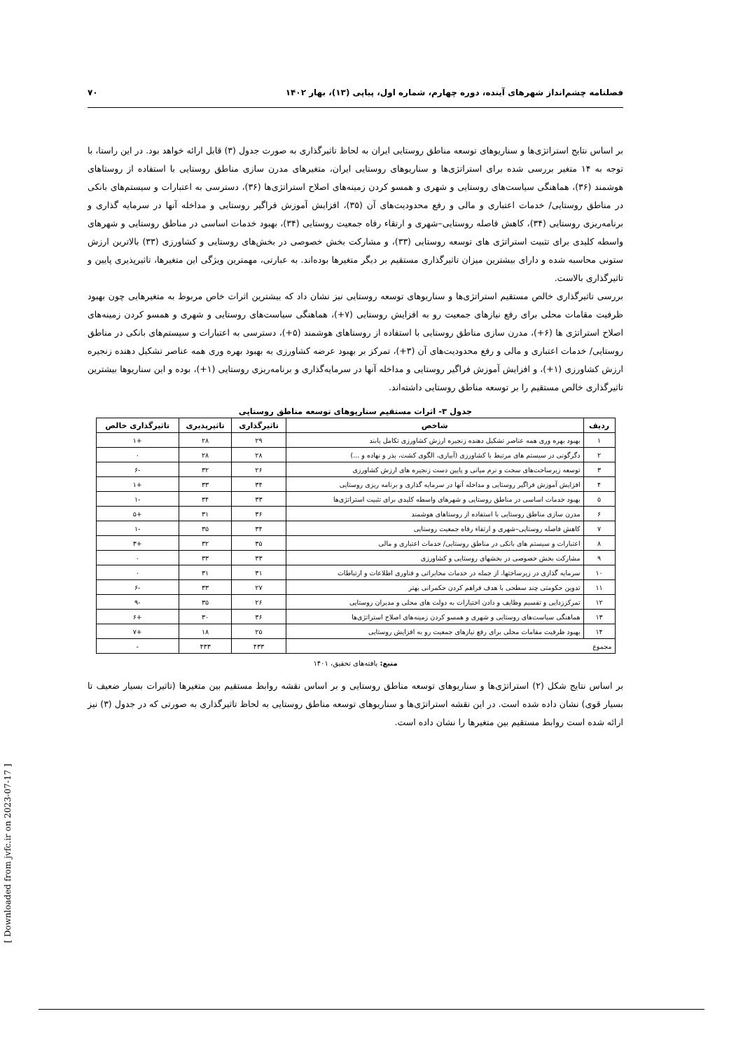فصلنامه چشم‌انداز شهرهای آینده، دوره چهارم، شماره اول، پیاپی (۱۳)، بهار ۱۴۰۲ ۷۰
بر اساس نتایج استراتژی‌ها و سناریوهای توسعه مناطق روستایی ایران به لحاظ تاثیرگذاری به صورت جدول (۳) قابل ارائه خواهد بود. در این راستا، با توجه به ۱۴ متغیر بررسی شده برای استراتژی‌ها و سناریوهای روستایی ایران، متغیرهای مدرن سازی مناطق روستایی با استفاده از روستاهای هوشمند (۳۶)، هماهنگی سیاست‌های روستایی و شهری و همسو کردن زمینه‌های اصلاح استراتژی‌ها (۳۶)، دسترسی به اعتبارات و سیستم‌های بانکی در مناطق روستایی/ خدمات اعتباری و مالی و رفع محدودیت‌های آن (۳۵)، افزایش آموزش فراگیر روستایی و مداخله آنها در سرمایه گذاری و برنامه‌ریزی روستایی (۳۴)، کاهش فاصله روستایی–شهری و ارتقاء رفاه جمعیت روستایی (۳۴)، بهبود خدمات اساسی در مناطق روستایی و شهرهای واسطه کلیدی برای تثبیت استراتژی های توسعه روستایی (۳۳)، و مشارکت بخش خصوصی در بخش‌های روستایی و کشاورزی (۳۳) بالاترین ارزش ستونی محاسبه شده و دارای بیشترین میزان تاثیرگذاری مستقیم بر دیگر متغیرها بوده‌اند. به عبارتی، مهمترین ویژگی این متغیرها، تاثیرپذیری پایین و تاثیرگذاری بالاست.
بررسی تاثیرگذاری خالص مستقیم استراتژی‌ها و سناریوهای توسعه روستایی نیز نشان داد که بیشترین اثرات خاص مربوط به متغیرهایی چون بهبود ظرفیت مقامات محلی برای رفع نیازهای جمعیت رو به افزایش روستایی (۷+)، هماهنگی سیاست‌های روستایی و شهری و همسو کردن زمینه‌های اصلاح استراتژی ها (۶+)، مدرن سازی مناطق روستایی با استفاده از روستاهای هوشمند (۵+)، دسترسی به اعتبارات و سیستم‌های بانکی در مناطق روستایی/ خدمات اعتباری و مالی و رفع محدودیت‌های آن (۳+)، تمرکز بر بهبود عرضه کشاورزی به بهبود بهره وری همه عناصر تشکیل دهنده زنجیره ارزش کشاورزی (۱+)، و افزایش آموزش فراگیر روستایی و مداخله آنها در سرمایه‌گذاری و برنامه‌ریزی روستایی (۱+)، بوده و این سناریوها بیشترین تاثیرگذاری خالص مستقیم را بر توسعه مناطق روستایی داشته‌اند.
جدول ۳- اثرات مستقیم سناریوهای توسعه مناطق روستایی
| ردیف | شاخص | تاثیرگذاری | تاثیرپذیری | تاثیرگذاری خالص |
| --- | --- | --- | --- | --- |
| ۱ | بهبود بهره وری همه عناصر تشکیل دهنده زنجیره ارزش کشاورزی تکامل یابند | ۲۹ | ۲۸ | +۱ |
| ۲ | دگرگونی در سیستم های مرتبط با کشاورزی (آبیاری، الگوی کشت، بذر و نهاده و ...) | ۲۸ | ۲۸ | ۰ |
| ۳ | توسعه زیرساخت‌های سخت و نرم میانی و پایین دست زنجیره های ارزش کشاورزی | ۲۶ | ۳۲ | -۶ |
| ۴ | افزایش آموزش فراگیر روستایی و مداخله آنها در سرمایه گذاری و برنامه ریزی روستایی | ۳۴ | ۳۳ | +۱ |
| ۵ | بهبود خدمات اساسی در مناطق روستایی و شهرهای واسطه کلیدی برای تثبیت استراتژی‌ها | ۳۳ | ۳۴ | -۱ |
| ۶ | مدرن سازی مناطق روستایی با استفاده از روستاهای هوشمند | ۳۶ | ۳۱ | +۵ |
| ۷ | کاهش فاصله روستایی–شهری و ارتقاء رفاه جمعیت روستایی | ۳۴ | ۳۵ | -۱ |
| ۸ | اعتبارات و سیستم های بانکی در مناطق روستایی/ خدمات اعتباری و مالی | ۳۵ | ۳۲ | +۳ |
| ۹ | مشارکت بخش خصوصی در بخشهای روستایی و کشاورزی | ۳۳ | ۳۳ | ۰ |
| ۱۰ | سرمایه گذاری در زیرساختها، از جمله در خدمات مخابراتی و فناوری اطلاعات و ارتباطات | ۳۱ | ۳۱ | ۰ |
| ۱۱ | تدوین حکومتی چند سطحی با هدف فراهم کردن حکمرانی بهتر | ۲۷ | ۳۳ | -۶ |
| ۱۲ | تمرکززدایی و تقسیم وظایف و دادن اختیارات به دولت های محلی و مدیران روستایی | ۲۶ | ۳۵ | -۹ |
| ۱۳ | هماهنگی سیاست‌های روستایی و شهری و همسو کردن زمینه‌های اصلاح استراتژی‌ها | ۳۶ | ۳۰ | +۶ |
| ۱۴ | بهبود ظرفیت مقامات محلی برای رفع نیازهای جمعیت رو به افزایش روستایی | ۲۵ | ۱۸ | +۷ |
| مجموع | | ۴۳۳ | ۴۳۳ | - |
منبع: یافته‌های تحقیق، ۱۴۰۱
بر اساس نتایج شکل (۲) استراتژی‌ها و سناریوهای توسعه مناطق روستایی و بر اساس نقشه روابط مستقیم بین متغیرها (تاثیرات بسیار ضعیف تا بسیار قوی) نشان داده شده است. در این نقشه استراتژی‌ها و سناریوهای توسعه مناطق روستایی به لحاظ تاثیرگذاری به صورتی که در جدول (۳) نیز ارائه شده است روابط مستقیم بین متغیرها را نشان داده است.
[ Downloaded from jvfc.ir on 2023-07-17 ]